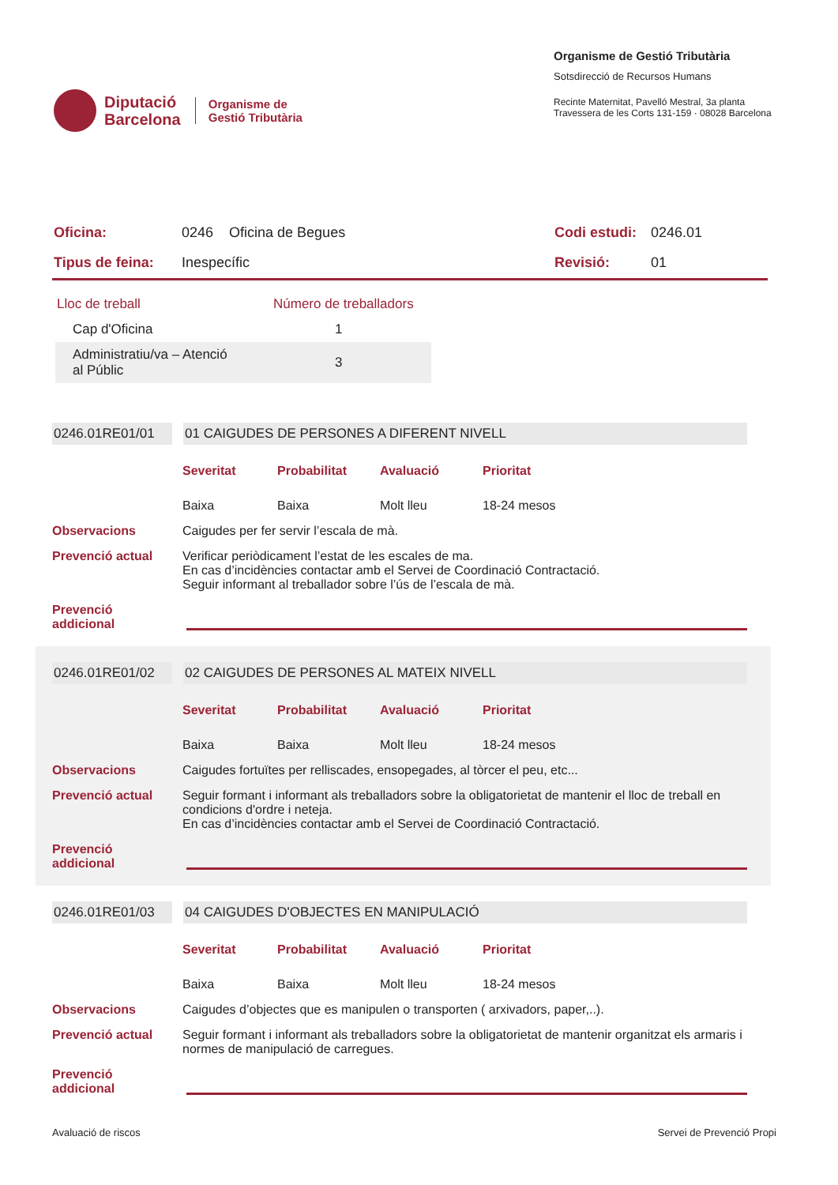Diputació
Barcelona
Organisme de
Gestió Tributària
Organisme de Gestió Tributària
Sotsdirecció de Recursos Humans
Recinte Maternitat, Pavelló Mestral, 3a planta
Travessera de les Corts 131-159 · 08028 Barcelona
| Oficina: | 0246 Oficina de Begues | Codi estudi: | 0246.01 |
| Tipus de feina: | Inespecífic | Revisió: | 01 |
| Lloc de treball | Número de treballadors |
| --- | --- |
| Cap d'Oficina | 1 |
| Administratiu/va – Atenció al Públic | 3 |
0246.01RE01/01 01 CAIGUDES DE PERSONES A DIFERENT NIVELL
Severitat Probabilitat Avaluació Prioritat Baixa Baixa Molt lleu 18-24 mesos
Observacions Caigudes per fer servir l’escala de mà.
Prevenció actual Verificar periòdicament l’estat de les escales de ma.
En cas d’incidències contactar amb el Servei de Coordinació Contractació.
Seguir informant al treballador sobre l’ús de l’escala de mà.
Prevenció
addicional
0246.01RE01/02 02 CAIGUDES DE PERSONES AL MATEIX NIVELL
Severitat Probabilitat Avaluació Prioritat Baixa Baixa Molt lleu 18-24 mesos
Observacions Caigudes fortuïtes per relliscades, ensopegades, al tòrcer el peu, etc...
Prevenció actual Seguir formant i informant als treballadors sobre la obligatorietat de mantenir el lloc de treball en condicions d'ordre i neteja.
En cas d’incidències contactar amb el Servei de Coordinació Contractació.
Prevenció
addicional
0246.01RE01/03 04 CAIGUDES D'OBJECTES EN MANIPULACIÓ
Severitat Probabilitat Avaluació Prioritat Baixa Baixa Molt lleu 18-24 mesos
Observacions Caigudes d’objectes que es manipulen o transporten ( arxivadors, paper,..).
Prevenció actual Seguir formant i informant als treballadors sobre la obligatorietat de mantenir organitzat els armaris i normes de manipulació de carregues.
Prevenció
addicional
Avaluació de riscos Servei de Prevenció Propi